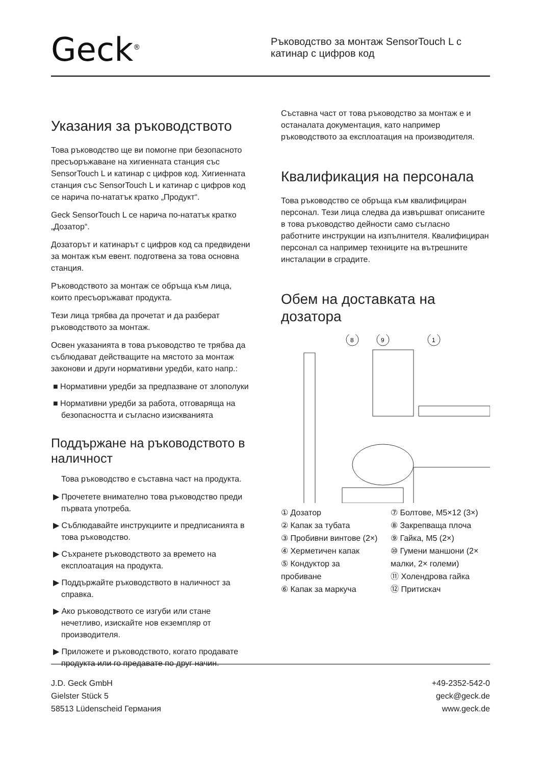Geck<sup>®</sup>
Ръководство за монтаж SensorTouch L с катинар с цифров код
Указания за ръководството
Това ръководство ще ви помогне при безопасното пресъоръжаване на хигиенната станция със SensorTouch L и катинар с цифров код. Хигиенната станция със SensorTouch L и катинар с цифров код се нарича по-нататък кратко „Продукт“.
Geck SensorTouch L се нарича по-нататък кратко „Дозатор“.
Дозаторът и катинарът с цифров код са предвидени за монтаж към евент. подготвена за това основна станция.
Ръководството за монтаж се обръща към лица, които пресъоръжават продукта.
Тези лица трябва да прочетат и да разберат ръководството за монтаж.
Освен указанията в това ръководство те трябва да съблюдават действащите на мястото за монтаж законови и други нормативни уредби, като напр.:
■ Нормативни уредби за предпазване от злополуки
■ Нормативни уредби за работа, отговаряща на безопасността и съгласно изискванията
Поддържане на ръководството в наличност
Това ръководство е съставна част на продукта.
▶ Прочетете внимателно това ръководство преди първата употреба.
▶ Съблюдавайте инструкциите и предписанията в това ръководство.
▶ Съхранете ръководството за времето на експлоатация на продукта.
▶ Поддържайте ръководството в наличност за справка.
▶ Ако ръководството се изгуби или стане нечетливо, изискайте нов екземпляр от производителя.
▶ Приложете и ръководството, когато продавате продукта или го предавате по друг начин.
Съставна част от това ръководство за монтаж е и останалата документация, като например ръководството за експлоатация на производителя.
Квалификация на персонала
Това ръководство се обръща към квалифициран персонал. Тези лица следва да извършват описаните в това ръководство дейности само съгласно работните инструкции на изпълнителя. Квалифициран персонал са например техниците на вътрешните инсталации в сградите.
Обем на доставката на дозатора
8
9
1
① Дозатор
② Капак за тубата
③ Пробивни винтове (2×)
④ Херметичен капак
⑤ Кондуктор за пробиване
⑥ Капак за маркуча
⑦ Болтове, M5×12 (3×)
⑧ Закрепваща плоча
⑨ Гайка, M5 (2×)
⑩ Гумени маншони (2× малки, 2× големи)
⑪ Холендрова гайка
⑫ Притискач
J.D. Geck GmbH
Gielster Stück 5
58513 Lüdenscheid Германия
+49-2352-542-0
geck@geck.de
www.geck.de